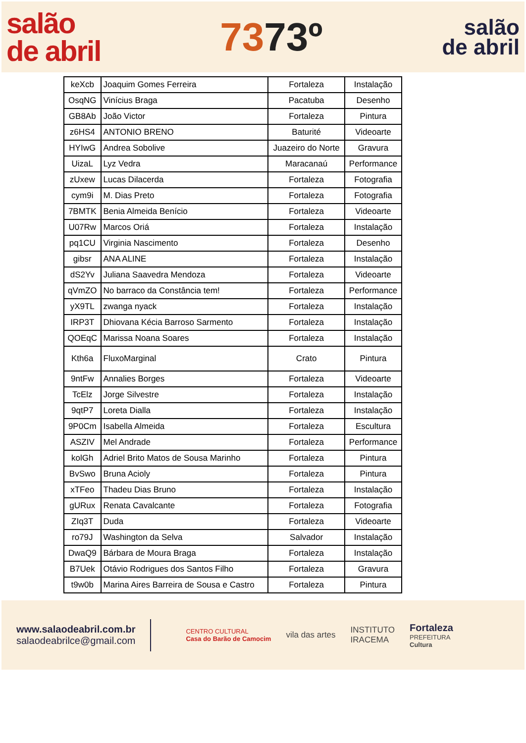salão
de abril
7373º
salão
de abril
| keXcb | Joaquim Gomes Ferreira | Fortaleza | Instalação |
| OsqNG | Vinícius Braga | Pacatuba | Desenho |
| GB8Ab | João Victor | Fortaleza | Pintura |
| z6HS4 | ANTONIO BRENO | Baturité | Videoarte |
| HYIwG | Andrea Sobolive | Juazeiro do Norte | Gravura |
| UizaL | Lyz Vedra | Maracanaú | Performance |
| zUxew | Lucas Dilacerda | Fortaleza | Fotografia |
| cym9i | M. Dias Preto | Fortaleza | Fotografia |
| 7BMTK | Benia Almeida Benício | Fortaleza | Videoarte |
| U07Rw | Marcos Oriá | Fortaleza | Instalação |
| pq1CU | Virginia Nascimento | Fortaleza | Desenho |
| gibsr | ANA ALINE | Fortaleza | Instalação |
| dS2Yv | Juliana Saavedra Mendoza | Fortaleza | Videoarte |
| qVmZO | No barraco da Constância tem! | Fortaleza | Performance |
| yX9TL | zwanga nyack | Fortaleza | Instalação |
| IRP3T | Dhiovana Kécia Barroso Sarmento | Fortaleza | Instalação |
| QOEqC | Marissa Noana Soares | Fortaleza | Instalação |
| Kth6a | FluxoMarginal | Crato | Pintura |
| 9ntFw | Annalies Borges | Fortaleza | Videoarte |
| TcElz | Jorge Silvestre | Fortaleza | Instalação |
| 9qtP7 | Loreta Dialla | Fortaleza | Instalação |
| 9P0Cm | Isabella Almeida | Fortaleza | Escultura |
| ASZIV | Mel Andrade | Fortaleza | Performance |
| kolGh | Adriel Brito Matos de Sousa Marinho | Fortaleza | Pintura |
| BvSwo | Bruna Acioly | Fortaleza | Pintura |
| xTFeo | Thadeu Dias Bruno | Fortaleza | Instalação |
| gURux | Renata Cavalcante | Fortaleza | Fotografia |
| ZIq3T | Duda | Fortaleza | Videoarte |
| ro79J | Washington da Selva | Salvador | Instalação |
| DwaQ9 | Bárbara de Moura Braga | Fortaleza | Instalação |
| B7Uek | Otávio Rodrigues dos Santos Filho | Fortaleza | Gravura |
| t9w0b | Marina Aires Barreira de Sousa e Castro | Fortaleza | Pintura |
www.salaodeabril.com.br
salaodeabrilce@gmail.com
CENTRO CULTURAL
Casa do Barão de Camocim
vila das artes
INSTITUTO
IRACEMA
Fortaleza
PREFEITURA
Cultura